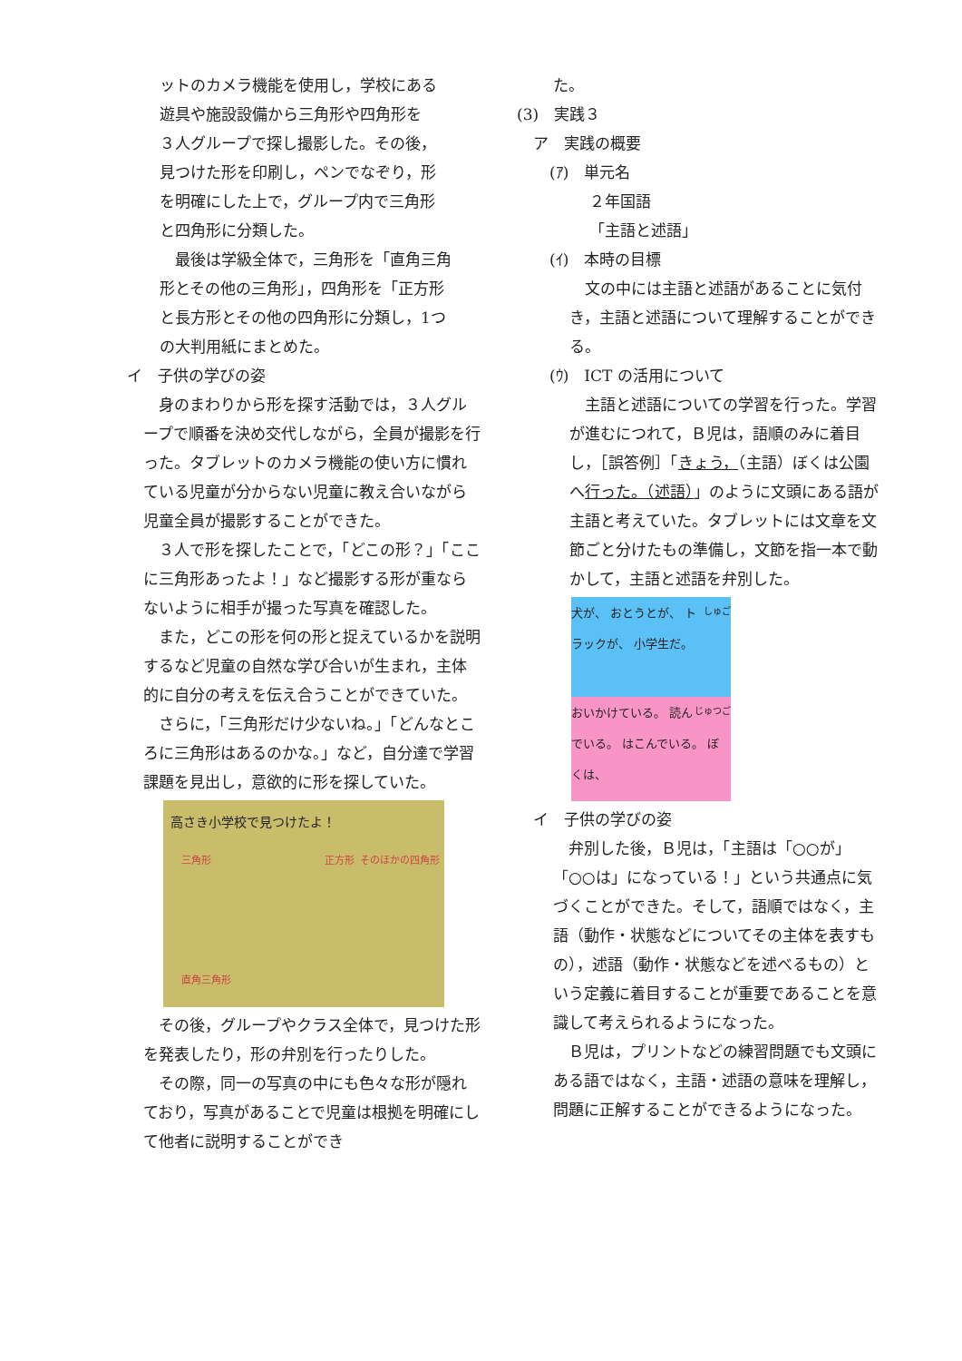ットのカメラ機能を使用し，学校にある
遊具や施設設備から三角形や四角形を
３人グループで探し撮影した。その後，
見つけた形を印刷し，ペンでなぞり，形
を明確にした上で，グループ内で三角形
と四角形に分類した。
　最後は学級全体で，三角形を「直角三角
形とその他の三角形」，四角形を「正方形
と長方形とその他の四角形に分類し，1つ
の大判用紙にまとめた。
イ　子供の学びの姿
　身のまわりから形を探す活動では，３人グループで順番を決め交代しながら，全員が撮影を行った。タブレットのカメラ機能の使い方に慣れている児童が分からない児童に教え合いながら児童全員が撮影することができた。
　３人で形を探したことで，「どこの形？」「ここに三角形あったよ！」など撮影する形が重ならないように相手が撮った写真を確認した。
　また，どこの形を何の形と捉えているかを説明するなど児童の自然な学び合いが生まれ，主体的に自分の考えを伝え合うことができていた。
　さらに，「三角形だけ少ないね。」「どんなところに三角形はあるのかな。」など，自分達で学習課題を見出し，意欲的に形を探していた。
高さき小学校で見つけたよ！
三角形 正方形 そのほかの四角形
直角三角形
　その後，グループやクラス全体で，見つけた形を発表したり，形の弁別を行ったりした。
　その際，同一の写真の中にも色々な形が隠れており，写真があることで児童は根拠を明確にして他者に説明することができ
た。
(3)　実践３
ア　実践の概要
(ｱ)　単元名
２年国語
「主語と述語」
(ｲ)　本時の目標
　文の中には主語と述語があることに気付き，主語と述語について理解することができる。
(ｳ)　ICT の活用について
　主語と述語についての学習を行った。学習が進むにつれて，Ｂ児は，語順のみに着目し，［誤答例］「きょう，（主語）ぼくは公園へ行った。（述語）」のように文頭にある語が主語と考えていた。タブレットには文章を文節ごと分けたもの準備し，文節を指一本で動かして，主語と述語を弁別した。
しゅご 犬が、 おとうとが、 トラックが、 小学生だ。
じゅつご おいかけている。 読んでいる。 はこんでいる。 ぼくは、
イ　子供の学びの姿
　弁別した後，Ｂ児は，「主語は「○○が」「○○は」になっている！」という共通点に気づくことができた。そして，語順ではなく，主語（動作・状態などについてその主体を表すもの），述語（動作・状態などを述べるもの）という定義に着目することが重要であることを意識して考えられるようになった。
　Ｂ児は，プリントなどの練習問題でも文頭にある語ではなく，主語・述語の意味を理解し，問題に正解することができるようになった。